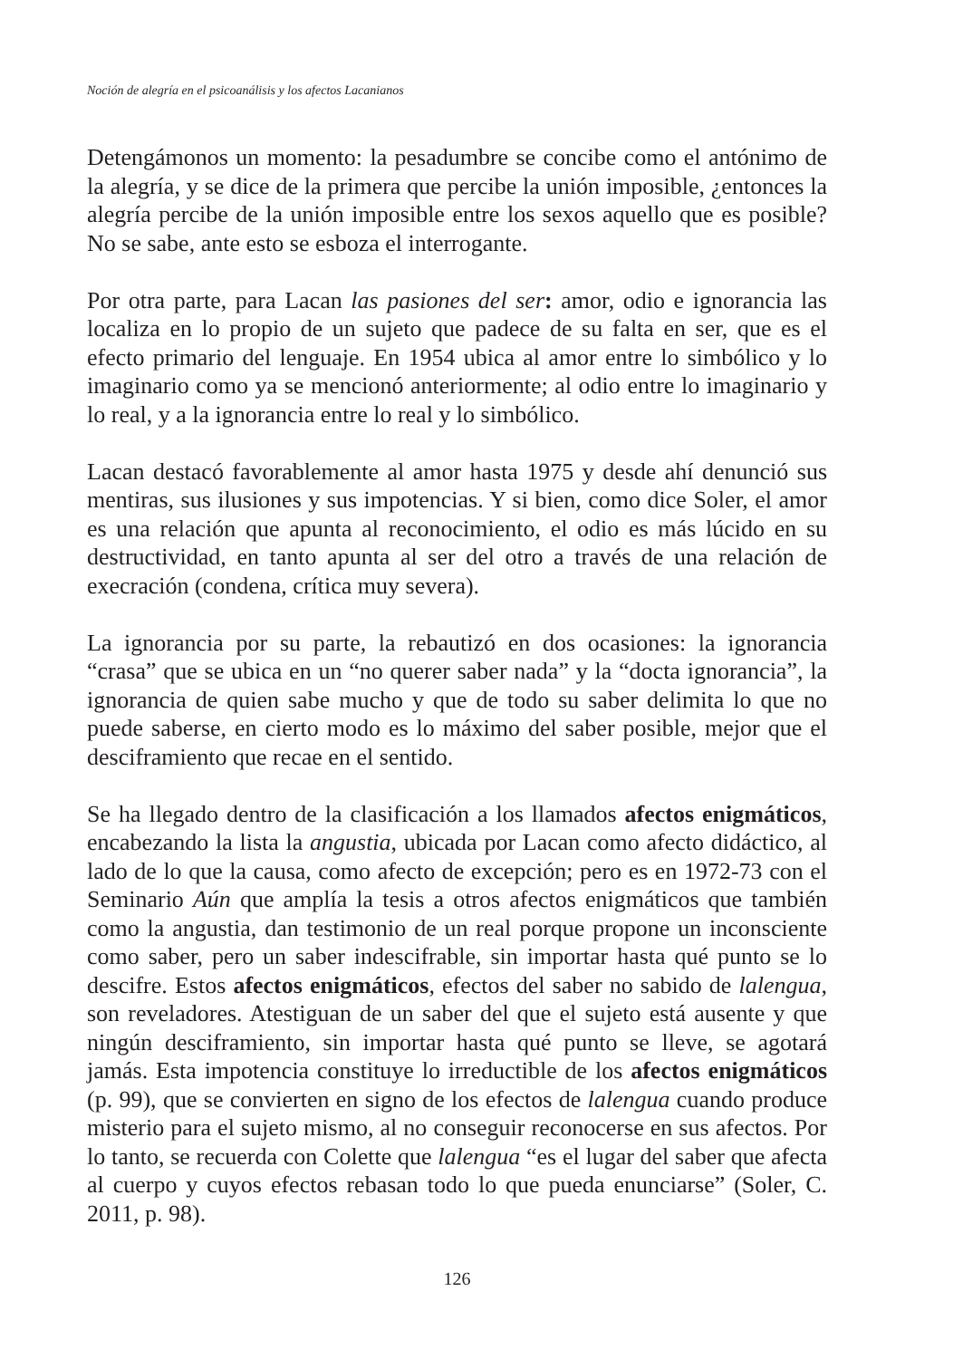Noción de alegría en el psicoanálisis y los afectos Lacanianos
Detengámonos un momento: la pesadumbre se concibe como el antónimo de la alegría, y se dice de la primera que percibe la unión imposible, ¿entonces la alegría percibe de la unión imposible entre los sexos aquello que es posible? No se sabe, ante esto se esboza el interrogante.
Por otra parte, para Lacan las pasiones del ser: amor, odio e ignorancia las localiza en lo propio de un sujeto que padece de su falta en ser, que es el efecto primario del lenguaje. En 1954 ubica al amor entre lo simbólico y lo imaginario como ya se mencionó anteriormente; al odio entre lo imaginario y lo real, y a la ignorancia entre lo real y lo simbólico.
Lacan destacó favorablemente al amor hasta 1975 y desde ahí denunció sus mentiras, sus ilusiones y sus impotencias. Y si bien, como dice Soler, el amor es una relación que apunta al reconocimiento, el odio es más lúcido en su destructividad, en tanto apunta al ser del otro a través de una relación de execración (condena, crítica muy severa).
La ignorancia por su parte, la rebautizó en dos ocasiones: la ignorancia “crasa” que se ubica en un “no querer saber nada” y la “docta ignorancia”, la ignorancia de quien sabe mucho y que de todo su saber delimita lo que no puede saberse, en cierto modo es lo máximo del saber posible, mejor que el desciframiento que recae en el sentido.
Se ha llegado dentro de la clasificación a los llamados afectos enigmáticos, encabezando la lista la angustia, ubicada por Lacan como afecto didáctico, al lado de lo que la causa, como afecto de excepción; pero es en 1972-73 con el Seminario Aún que amplía la tesis a otros afectos enigmáticos que también como la angustia, dan testimonio de un real porque propone un inconsciente como saber, pero un saber indescifrable, sin importar hasta qué punto se lo descifre. Estos afectos enigmáticos, efectos del saber no sabido de lalengua, son reveladores. Atestiguan de un saber del que el sujeto está ausente y que ningún desciframiento, sin importar hasta qué punto se lleve, se agotará jamás. Esta impotencia constituye lo irreductible de los afectos enigmáticos (p. 99), que se convierten en signo de los efectos de lalengua cuando produce misterio para el sujeto mismo, al no conseguir reconocerse en sus afectos. Por lo tanto, se recuerda con Colette que lalengua “es el lugar del saber que afecta al cuerpo y cuyos efectos rebasan todo lo que pueda enunciarse” (Soler, C. 2011, p. 98).
126